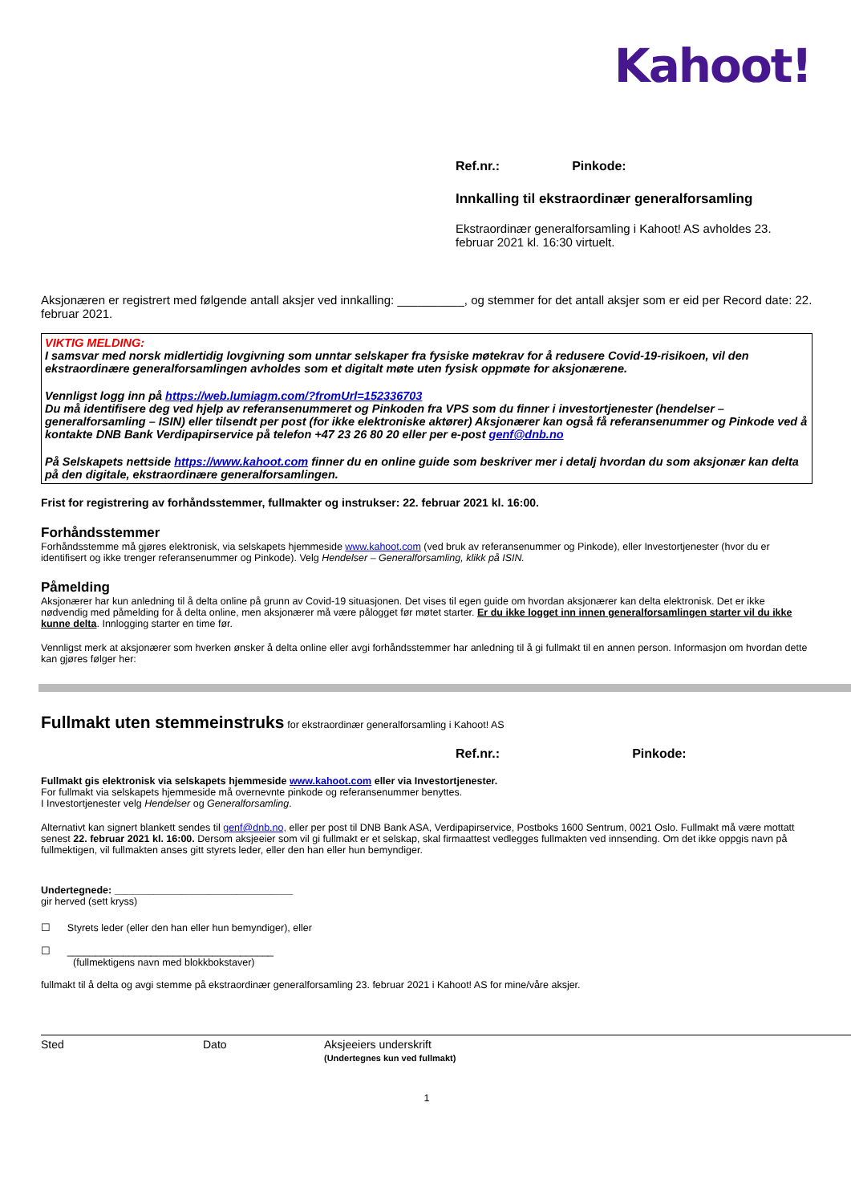Kahoot!
Ref.nr.: Pinkode:
Innkalling til ekstraordinær generalforsamling
Ekstraordinær generalforsamling i Kahoot! AS avholdes 23. februar 2021 kl. 16:30 virtuelt.
Aksjonæren er registrert med følgende antall aksjer ved innkalling: __________, og stemmer for det antall aksjer som er eid per Record date: 22. februar 2021.
VIKTIG MELDING:
I samsvar med norsk midlertidig lovgivning som unntar selskaper fra fysiske møtekrav for å redusere Covid-19-risikoen, vil den ekstraordinære generalforsamlingen avholdes som et digitalt møte uten fysisk oppmøte for aksjonærene.
Vennligst logg inn på https://web.lumiagm.com/?fromUrl=152336703
Du må identifisere deg ved hjelp av referansenummeret og Pinkoden fra VPS som du finner i investortjenester (hendelser – generalforsamling – ISIN) eller tilsendt per post (for ikke elektroniske aktører) Aksjonærer kan også få referansenummer og Pinkode ved å kontakte DNB Bank Verdipapirservice på telefon +47 23 26 80 20 eller per e-post genf@dnb.no
På Selskapets nettside https://www.kahoot.com finner du en online guide som beskriver mer i detalj hvordan du som aksjonær kan delta på den digitale, ekstraordinære generalforsamlingen.
Frist for registrering av forhåndsstemmer, fullmakter og instrukser: 22. februar 2021 kl. 16:00.
Forhåndsstemmer
Forhåndsstemme må gjøres elektronisk, via selskapets hjemmeside www.kahoot.com (ved bruk av referansenummer og Pinkode), eller Investortjenester (hvor du er identifisert og ikke trenger referansenummer og Pinkode). Velg Hendelser – Generalforsamling, klikk på ISIN.
Påmelding
Aksjonærer har kun anledning til å delta online på grunn av Covid-19 situasjonen. Det vises til egen guide om hvordan aksjonærer kan delta elektronisk. Det er ikke nødvendig med påmelding for å delta online, men aksjonærer må være pålogget før møtet starter. Er du ikke logget inn innen generalforsamlingen starter vil du ikke kunne delta. Innlogging starter en time før.
Vennligst merk at aksjonærer som hverken ønsker å delta online eller avgi forhåndsstemmer har anledning til å gi fullmakt til en annen person. Informasjon om hvordan dette kan gjøres følger her:
Fullmakt uten stemmeinstruks for ekstraordinær generalforsamling i Kahoot! AS
Ref.nr.: Pinkode:
Fullmakt gis elektronisk via selskapets hjemmeside www.kahoot.com eller via Investortjenester.
For fullmakt via selskapets hjemmeside må overnevnte pinkode og referansenummer benyttes.
I Investortjenester velg Hendelser og Generalforsamling.
Alternativt kan signert blankett sendes til genf@dnb.no, eller per post til DNB Bank ASA, Verdipapirservice, Postboks 1600 Sentrum, 0021 Oslo. Fullmakt må være mottatt senest 22. februar 2021 kl. 16:00. Dersom aksjeeier som vil gi fullmakt er et selskap, skal firmaattest vedlegges fullmakten ved innsending. Om det ikke oppgis navn på fullmektigen, vil fullmakten anses gitt styrets leder, eller den han eller hun bemyndiger.
Undertegnede: ________________________________
gir herved (sett kryss)
☐ Styrets leder (eller den han eller hun bemyndiger), eller
☐ _____________________________________
(fullmektigens navn med blokkbokstaver)
fullmakt til å delta og avgi stemme på ekstraordinær generalforsamling 23. februar 2021 i Kahoot! AS for mine/våre aksjer.
Sted Dato Aksjeeiers underskrift
(Undertegnes kun ved fullmakt)
1